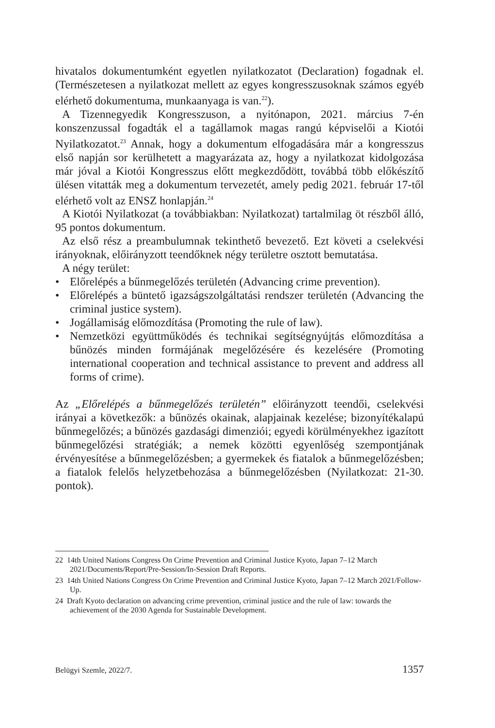hivatalos dokumentumként egyetlen nyilatkozatot (Declaration) fogadnak el. (Természetesen a nyilatkozat mellett az egyes kongresszusoknak számos egyéb elérhető dokumentuma, munkaanyaga is van.<sup>22</sup>).
A Tizennegyedik Kongresszuson, a nyitónapon, 2021. március 7-én konszenzussal fogadták el a tagállamok magas rangú képviselői a Kiotói Nyilatkozatot.<sup>23</sup> Annak, hogy a dokumentum elfogadására már a kongresszus első napján sor kerülhetett a magyarázata az, hogy a nyilatkozat kidolgozása már jóval a Kiotói Kongresszus előtt megkezdődött, továbbá több előkészítő ülésen vitatták meg a dokumentum tervezetét, amely pedig 2021. február 17-től elérhető volt az ENSZ honlapján.<sup>24</sup>
A Kiotói Nyilatkozat (a továbbiakban: Nyilatkozat) tartalmilag öt részből álló, 95 pontos dokumentum.
Az első rész a preambulumnak tekinthető bevezető. Ezt követi a cselekvési irányoknak, előirányzott teendőknek négy területre osztott bemutatása.
A négy terület:
• Előrelépés a bűnmegelőzés területén (Advancing crime prevention).
• Előrelépés a büntető igazságszolgáltatási rendszer területén (Advancing the criminal justice system).
• Jogállamiság előmozdítása (Promoting the rule of law).
• Nemzetközi együttműködés és technikai segítségnyújtás előmozdítása a bűnözés minden formájának megelőzésére és kezelésére (Promoting international cooperation and technical assistance to prevent and address all forms of crime).
Az „Előrelépés a bűnmegelőzés területén” előirányzott teendői, cselekvési irányai a következők: a bűnözés okainak, alapjainak kezelése; bizonyítékalapú bűnmegelőzés; a bűnözés gazdasági dimenziói; egyedi körülményekhez igazított bűnmegelőzési stratégiák; a nemek közötti egyenlőség szempontjának érvényesítése a bűnmegelőzésben; a gyermekek és fiatalok a bűnmegelőzésben; a fiatalok felelős helyzetbehozása a bűnmegelőzésben (Nyilatkozat: 21-30. pontok).
22 14th United Nations Congress On Crime Prevention and Criminal Justice Kyoto, Japan 7–12 March 2021/Documents/Report/Pre-Session/In-Session Draft Reports.
23 14th United Nations Congress On Crime Prevention and Criminal Justice Kyoto, Japan 7–12 March 2021/Follow-Up.
24 Draft Kyoto declaration on advancing crime prevention, criminal justice and the rule of law: towards the achievement of the 2030 Agenda for Sustainable Development.
Belügyi Szemle, 2022/7. 1357